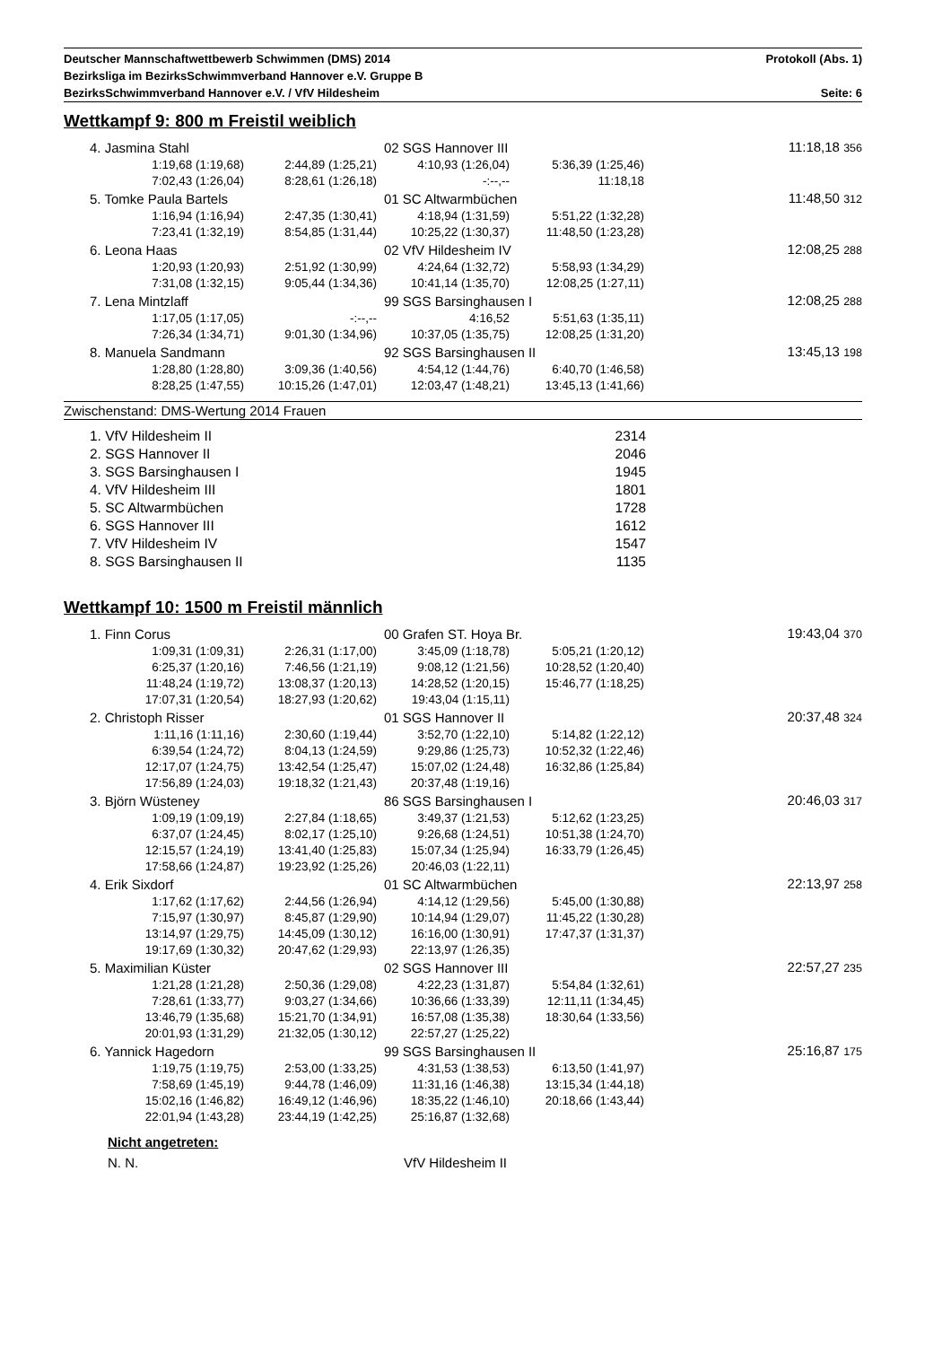Deutscher Mannschaftwettbewerb Schwimmen (DMS) 2014 Protokoll (Abs. 1)
Bezirksliga im BezirksSchwimmverband Hannover e.V. Gruppe B
BezirksSchwimmverband Hannover e.V. / VfV Hildesheim Seite: 6
Wettkampf 9: 800 m Freistil weiblich
| 4. Jasmina Stahl | | 02 SGS Hannover III | | 11:18,18 356 | |
| 1:19,68 (1:19,68) | 2:44,89 (1:25,21) | 4:10,93 (1:26,04) | 5:36,39 (1:25,46) | | |
| 7:02,43 (1:26,04) | 8:28,61 (1:26,18) | -:--,-- | 11:18,18 | | |
| 5. Tomke Paula Bartels | | 01 SC Altwarmbüchen | | 11:48,50 312 | |
| 1:16,94 (1:16,94) | 2:47,35 (1:30,41) | 4:18,94 (1:31,59) | 5:51,22 (1:32,28) | | |
| 7:23,41 (1:32,19) | 8:54,85 (1:31,44) | 10:25,22 (1:30,37) | 11:48,50 (1:23,28) | | |
| 6. Leona Haas | | 02 VfV Hildesheim IV | | 12:08,25 288 | |
| 1:20,93 (1:20,93) | 2:51,92 (1:30,99) | 4:24,64 (1:32,72) | 5:58,93 (1:34,29) | | |
| 7:31,08 (1:32,15) | 9:05,44 (1:34,36) | 10:41,14 (1:35,70) | 12:08,25 (1:27,11) | | |
| 7. Lena Mintzlaff | | 99 SGS Barsinghausen I | | 12:08,25 288 | |
| 1:17,05 (1:17,05) | -:--,-- | 4:16,52 | 5:51,63 (1:35,11) | | |
| 7:26,34 (1:34,71) | 9:01,30 (1:34,96) | 10:37,05 (1:35,75) | 12:08,25 (1:31,20) | | |
| 8. Manuela Sandmann | | 92 SGS Barsinghausen II | | 13:45,13 198 | |
| 1:28,80 (1:28,80) | 3:09,36 (1:40,56) | 4:54,12 (1:44,76) | 6:40,70 (1:46,58) | | |
| 8:28,25 (1:47,55) | 10:15,26 (1:47,01) | 12:03,47 (1:48,21) | 13:45,13 (1:41,66) | | |
Zwischenstand: DMS-Wertung 2014 Frauen
| 1. VfV Hildesheim II | 2314 |
| 2. SGS Hannover II | 2046 |
| 3. SGS Barsinghausen I | 1945 |
| 4. VfV Hildesheim III | 1801 |
| 5. SC Altwarmbüchen | 1728 |
| 6. SGS Hannover III | 1612 |
| 7. VfV Hildesheim IV | 1547 |
| 8. SGS Barsinghausen II | 1135 |
Wettkampf 10: 1500 m Freistil männlich
| 1. Finn Corus | | 00 Grafen ST. Hoya Br. | | 19:43,04 370 | |
| 1:09,31 (1:09,31) | 2:26,31 (1:17,00) | 3:45,09 (1:18,78) | 5:05,21 (1:20,12) | | |
| 6:25,37 (1:20,16) | 7:46,56 (1:21,19) | 9:08,12 (1:21,56) | 10:28,52 (1:20,40) | | |
| 11:48,24 (1:19,72) | 13:08,37 (1:20,13) | 14:28,52 (1:20,15) | 15:46,77 (1:18,25) | | |
| 17:07,31 (1:20,54) | 18:27,93 (1:20,62) | 19:43,04 (1:15,11) | | | |
| 2. Christoph Risser | | 01 SGS Hannover II | | 20:37,48 324 | |
| 1:11,16 (1:11,16) | 2:30,60 (1:19,44) | 3:52,70 (1:22,10) | 5:14,82 (1:22,12) | | |
| 6:39,54 (1:24,72) | 8:04,13 (1:24,59) | 9:29,86 (1:25,73) | 10:52,32 (1:22,46) | | |
| 12:17,07 (1:24,75) | 13:42,54 (1:25,47) | 15:07,02 (1:24,48) | 16:32,86 (1:25,84) | | |
| 17:56,89 (1:24,03) | 19:18,32 (1:21,43) | 20:37,48 (1:19,16) | | | |
| 3. Björn Wüsteney | | 86 SGS Barsinghausen I | | 20:46,03 317 | |
| 1:09,19 (1:09,19) | 2:27,84 (1:18,65) | 3:49,37 (1:21,53) | 5:12,62 (1:23,25) | | |
| 6:37,07 (1:24,45) | 8:02,17 (1:25,10) | 9:26,68 (1:24,51) | 10:51,38 (1:24,70) | | |
| 12:15,57 (1:24,19) | 13:41,40 (1:25,83) | 15:07,34 (1:25,94) | 16:33,79 (1:26,45) | | |
| 17:58,66 (1:24,87) | 19:23,92 (1:25,26) | 20:46,03 (1:22,11) | | | |
| 4. Erik Sixdorf | | 01 SC Altwarmbüchen | | 22:13,97 258 | |
| 1:17,62 (1:17,62) | 2:44,56 (1:26,94) | 4:14,12 (1:29,56) | 5:45,00 (1:30,88) | | |
| 7:15,97 (1:30,97) | 8:45,87 (1:29,90) | 10:14,94 (1:29,07) | 11:45,22 (1:30,28) | | |
| 13:14,97 (1:29,75) | 14:45,09 (1:30,12) | 16:16,00 (1:30,91) | 17:47,37 (1:31,37) | | |
| 19:17,69 (1:30,32) | 20:47,62 (1:29,93) | 22:13,97 (1:26,35) | | | |
| 5. Maximilian Küster | | 02 SGS Hannover III | | 22:57,27 235 | |
| 1:21,28 (1:21,28) | 2:50,36 (1:29,08) | 4:22,23 (1:31,87) | 5:54,84 (1:32,61) | | |
| 7:28,61 (1:33,77) | 9:03,27 (1:34,66) | 10:36,66 (1:33,39) | 12:11,11 (1:34,45) | | |
| 13:46,79 (1:35,68) | 15:21,70 (1:34,91) | 16:57,08 (1:35,38) | 18:30,64 (1:33,56) | | |
| 20:01,93 (1:31,29) | 21:32,05 (1:30,12) | 22:57,27 (1:25,22) | | | |
| 6. Yannick Hagedorn | | 99 SGS Barsinghausen II | | 25:16,87 175 | |
| 1:19,75 (1:19,75) | 2:53,00 (1:33,25) | 4:31,53 (1:38,53) | 6:13,50 (1:41,97) | | |
| 7:58,69 (1:45,19) | 9:44,78 (1:46,09) | 11:31,16 (1:46,38) | 13:15,34 (1:44,18) | | |
| 15:02,16 (1:46,82) | 16:49,12 (1:46,96) | 18:35,22 (1:46,10) | 20:18,66 (1:43,44) | | |
| 22:01,94 (1:43,28) | 23:44,19 (1:42,25) | 25:16,87 (1:32,68) | | | |
Nicht angetreten:
N. N. VfV Hildesheim II